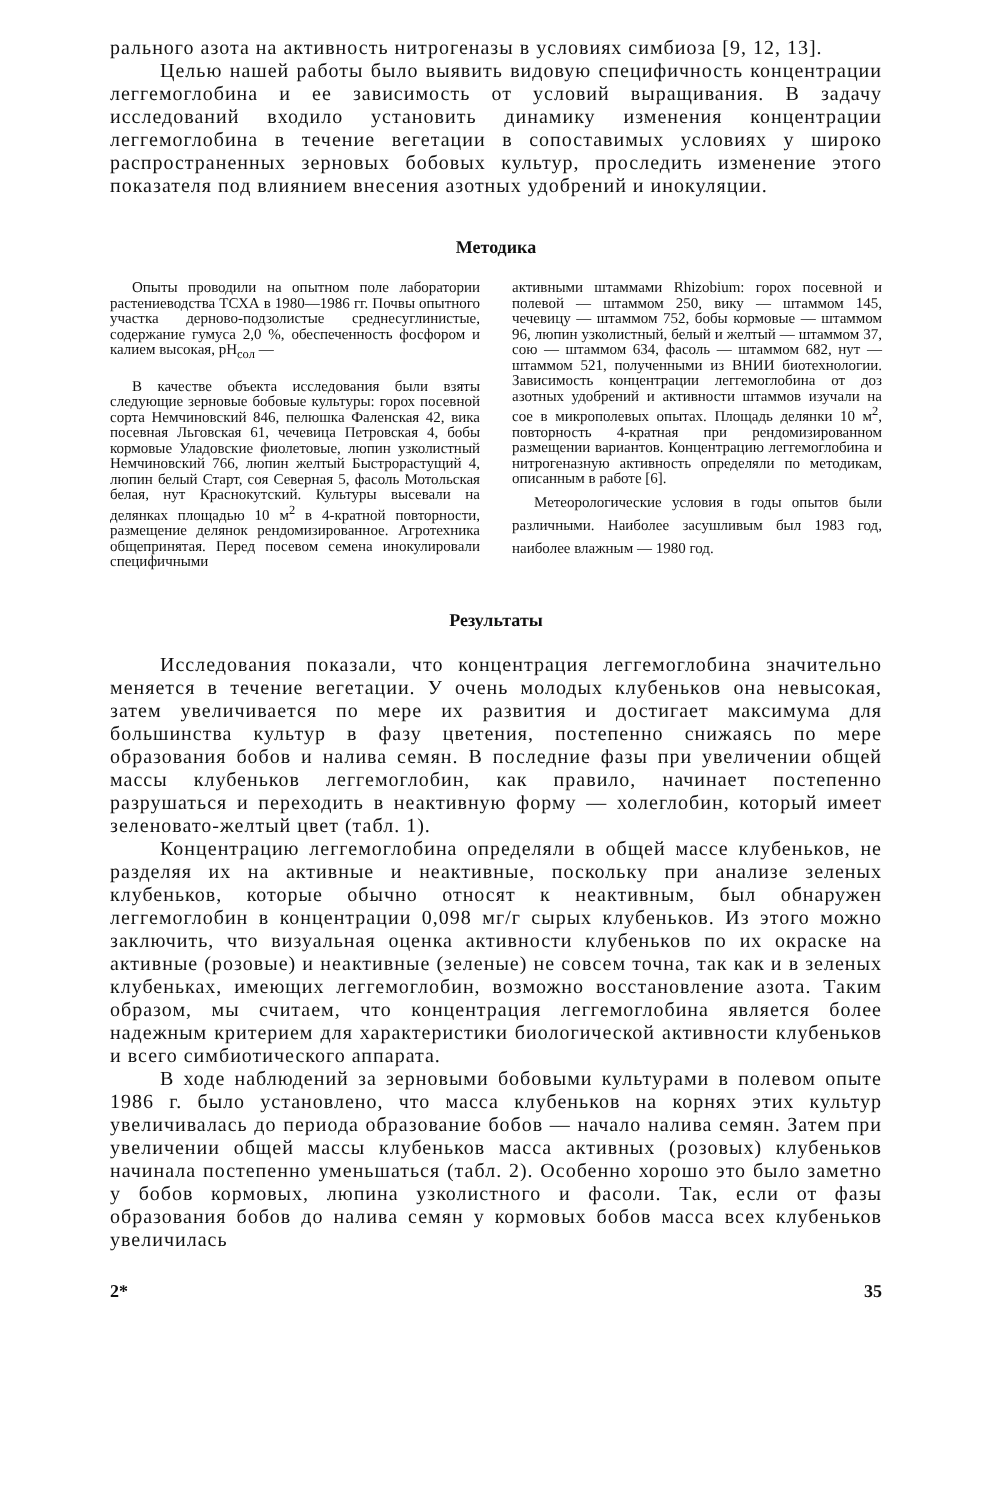рального азота на активность нитрогеназы в условиях симбиоза [9, 12, 13].
Целью нашей работы было выявить видовую специфичность концентрации леггемоглобина и ее зависимость от условий выращивания. В задачу исследований входило установить динамику изменения концентрации леггемоглобина в течение вегетации в сопоставимых условиях у широко распространенных зерновых бобовых культур, проследить изменение этого показателя под влиянием внесения азотных удобрений и инокуляции.
Методика
Опыты проводили на опытном поле лаборатории растениеводства ТСХА в 1980—1986 гг. Почвы опытного участка дерново-подзолистые среднесуглинистые, содержание гумуса 2,0 %, обеспеченность фосфором и калием высокая, pH<sub>сол</sub> —
В качестве объекта исследования были взяты следующие зерновые бобовые культуры: горох посевной сорта Немчиновский 846, пелюшка Фаленская 42, вика посевная Льговская 61, чечевица Петровская 4, бобы кормовые Уладовские фиолетовые, люпин узколистный Немчиновский 766, люпин желтый Быстрорастущий 4, люпин белый Старт, соя Северная 5, фасоль Мотольская белая, нут Краснокутский. Культуры высевали на делянках площадью 10 м<sup>2</sup> в 4-кратной повторности, размещение делянок рендомизированное. Агротехника общепринятая. Перед посевом семена инокулировали специфичными
активными штаммами Rhizobium: горох посевной и полевой — штаммом 250, вику — штаммом 145, чечевицу — штаммом 752, бобы кормовые — штаммом 96, люпин узколистный, белый и желтый — штаммом 37, сою — штаммом 634, фасоль — штаммом 682, нут — штаммом 521, полученными из ВНИИ биотехнологии. Зависимость концентрации леггемоглобина от доз азотных удобрений и активности штаммов изучали на сое в микрополевых опытах. Площадь делянки 10 м<sup>2</sup>, повторность 4-кратная при рендомизированном размещении вариантов. Концентрацию леггемоглобина и нитрогеназную активность определяли по методикам, описанным в работе [6].
Метеорологические условия в годы опытов были различными. Наиболее засушливым был 1983 год, наиболее влажным — 1980 год.
Результаты
Исследования показали, что концентрация леггемоглобина значительно меняется в течение вегетации. У очень молодых клубеньков она невысокая, затем увеличивается по мере их развития и достигает максимума для большинства культур в фазу цветения, постепенно снижаясь по мере образования бобов и налива семян. В последние фазы при увеличении общей массы клубеньков леггемоглобин, как правило, начинает постепенно разрушаться и переходить в неактивную форму — холеглобин, который имеет зеленовато-желтый цвет (табл. 1).
Концентрацию леггемоглобина определяли в общей массе клубеньков, не разделяя их на активные и неактивные, поскольку при анализе зеленых клубеньков, которые обычно относят к неактивным, был обнаружен леггемоглобин в концентрации 0,098 мг/г сырых клубеньков. Из этого можно заключить, что визуальная оценка активности клубеньков по их окраске на активные (розовые) и неактивные (зеленые) не совсем точна, так как и в зеленых клубеньках, имеющих леггемоглобин, возможно восстановление азота. Таким образом, мы считаем, что концентрация леггемоглобина является более надежным критерием для характеристики биологической активности клубеньков и всего симбиотического аппарата.
В ходе наблюдений за зерновыми бобовыми культурами в полевом опыте 1986 г. было установлено, что масса клубеньков на корнях этих культур увеличивалась до периода образование бобов — начало налива семян. Затем при увеличении общей массы клубеньков масса активных (розовых) клубеньков начинала постепенно уменьшаться (табл. 2). Особенно хорошо это было заметно у бобов кормовых, люпина узколистного и фасоли. Так, если от фазы образования бобов до налива семян у кормовых бобов масса всех клубеньков увеличилась
2* 35